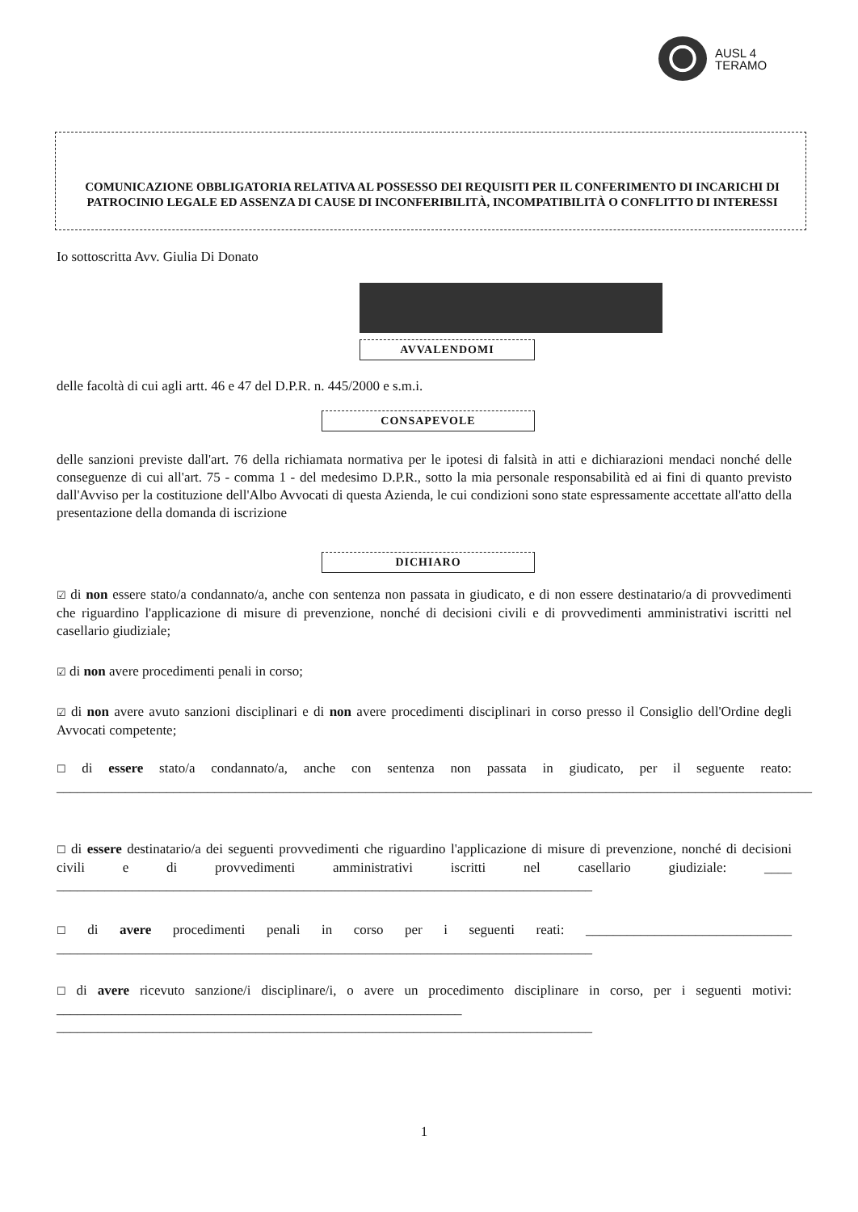AUSL 4
TERAMO
COMUNICAZIONE OBBLIGATORIA RELATIVA AL POSSESSO DEI REQUISITI PER IL CONFERIMENTO DI INCARICHI DI PATROCINIO LEGALE ED ASSENZA DI CAUSE DI INCONFERIBILITÀ, INCOMPATIBILITÀ O CONFLITTO DI INTERESSI
Io sottoscritta Avv. Giulia Di Donato
AVVALENDOMI
delle facoltà di cui agli artt. 46 e 47 del D.P.R. n. 445/2000 e s.m.i.
CONSAPEVOLE
delle sanzioni previste dall'art. 76 della richiamata normativa per le ipotesi di falsità in atti e dichiarazioni mendaci nonché delle conseguenze di cui all'art. 75 - comma 1 - del medesimo D.P.R., sotto la mia personale responsabilità ed ai fini di quanto previsto dall'Avviso per la costituzione dell'Albo Avvocati di questa Azienda, le cui condizioni sono state espressamente accettate all'atto della presentazione della domanda di iscrizione
DICHIARO
☑ di non essere stato/a condannato/a, anche con sentenza non passata in giudicato, e di non essere destinatario/a di provvedimenti che riguardino l'applicazione di misure di prevenzione, nonché di decisioni civili e di provvedimenti amministrativi iscritti nel casellario giudiziale;
☑ di non avere procedimenti penali in corso;
☑ di non avere avuto sanzioni disciplinari e di non avere procedimenti disciplinari in corso presso il Consiglio dell'Ordine degli Avvocati competente;
☐ di essere stato/a condannato/a, anche con sentenza non passata in giudicato, per il seguente reato: ______________________________________________________________________________________________________________
☐ di essere destinatario/a dei seguenti provvedimenti che riguardino l'applicazione di misure di prevenzione, nonché di decisioni civili e di provvedimenti amministrativi iscritti nel casellario giudiziale: ____ ______________________________________________________________________________
☐ di avere procedimenti penali in corso per i seguenti reati: ______________________________ ______________________________________________________________________________
☐ di avere ricevuto sanzione/i disciplinare/i, o avere un procedimento disciplinare in corso, per i seguenti motivi: ___________________________________________________________ ______________________________________________________________________________
1